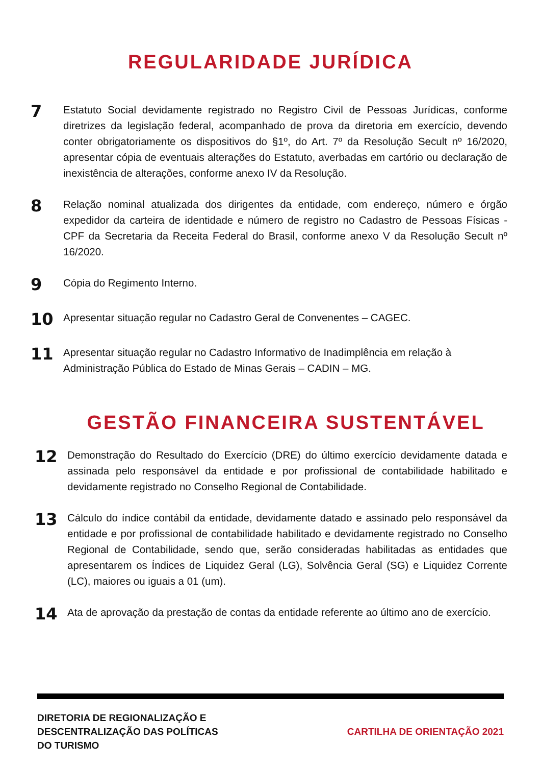REGULARIDADE JURÍDICA
7
Estatuto Social devidamente registrado no Registro Civil de Pessoas Jurídicas, conforme diretrizes da legislação federal, acompanhado de prova da diretoria em exercício, devendo conter obrigatoriamente os dispositivos do §1º, do Art. 7º da Resolução Secult nº 16/2020, apresentar cópia de eventuais alterações do Estatuto, averbadas em cartório ou declaração de inexistência de alterações, conforme anexo IV da Resolução.
8
Relação nominal atualizada dos dirigentes da entidade, com endereço, número e órgão expedidor da carteira de identidade e número de registro no Cadastro de Pessoas Físicas - CPF da Secretaria da Receita Federal do Brasil, conforme anexo V da Resolução Secult nº 16/2020.
9
Cópia do Regimento Interno.
10
Apresentar situação regular no Cadastro Geral de Convenentes – CAGEC.
11
Apresentar situação regular no Cadastro Informativo de Inadimplência em relação à Administração Pública do Estado de Minas Gerais – CADIN – MG.
GESTÃO FINANCEIRA SUSTENTÁVEL
12
Demonstração do Resultado do Exercício (DRE) do último exercício devidamente datada e assinada pelo responsável da entidade e por profissional de contabilidade habilitado e devidamente registrado no Conselho Regional de Contabilidade.
13
Cálculo do índice contábil da entidade, devidamente datado e assinado pelo responsável da entidade e por profissional de contabilidade habilitado e devidamente registrado no Conselho Regional de Contabilidade, sendo que, serão consideradas habilitadas as entidades que apresentarem os Índices de Liquidez Geral (LG), Solvência Geral (SG) e Liquidez Corrente (LC), maiores ou iguais a 01 (um).
14
Ata de aprovação da prestação de contas da entidade referente ao último ano de exercício.
DIRETORIA DE REGIONALIZAÇÃO E
DESCENTRALIZAÇÃO DAS POLÍTICAS
DO TURISMO
CARTILHA DE ORIENTAÇÃO 2021